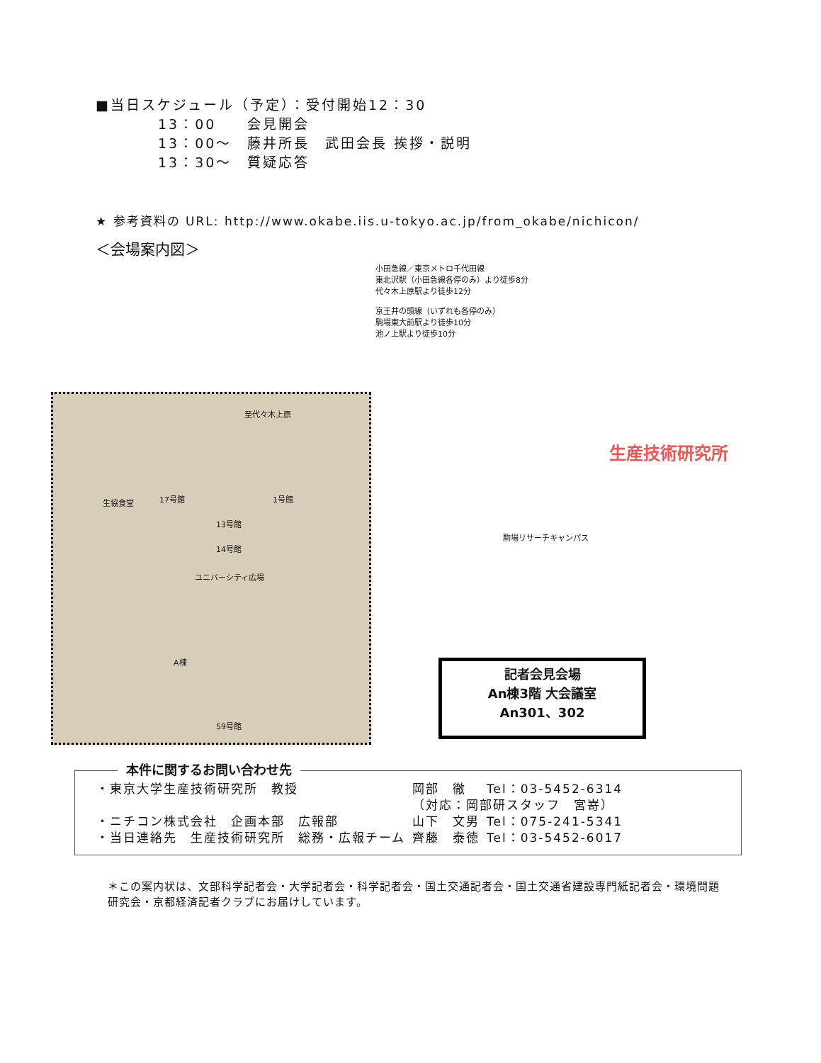■当日スケジュール（予定）：受付開始12：30
13：00　　会見開会
13：00～　藤井所長　武田会長 挨拶・説明
13：30～　質疑応答
★ 参考資料の URL: http://www.okabe.iis.u-tokyo.ac.jp/from_okabe/nichicon/
＜会場案内図＞
至代々木上原
生協食堂 17号館 1号館
13号館
14号館
ユニバーシティ広場
A棟
59号館
小田急線／東京メトロ千代田線
東北沢駅（小田急線各停のみ）より徒歩8分
代々木上原駅より徒歩12分
京王井の頭線（いずれも各停のみ）
駒場東大前駅より徒歩10分
池ノ上駅より徒歩10分
生産技術研究所
駒場リサーチキャンパス
記者会見会場
An棟3階 大会議室
An301、302
本件に関するお問い合わせ先
| ・東京大学生産技術研究所 教授 | 岡部 徹 | Tel：03-5452-6314 |
| | （対応：岡部研スタッフ 宮嵜） | |
| ・ニチコン株式会社 企画本部 広報部 | 山下 文男 | Tel：075-241-5341 |
| ・当日連絡先 生産技術研究所 総務・広報チーム | 齊藤 泰徳 | Tel：03-5452-6017 |
＊この案内状は、文部科学記者会・大学記者会・科学記者会・国土交通記者会・国土交通省建設専門紙記者会・環境問題研究会・京都経済記者クラブにお届けしています。